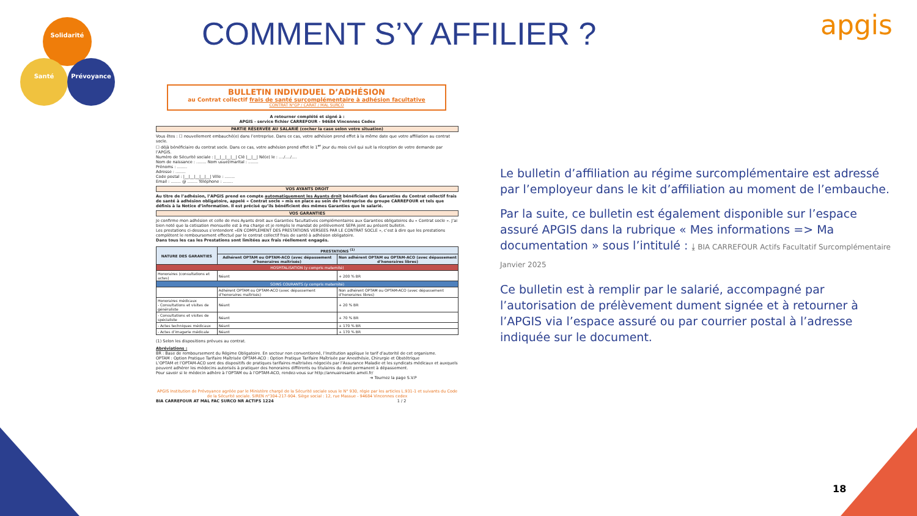Solidarité
Santé Prévoyance
COMMENT S’Y AFFILIER ? apgis
BULLETIN INDIVIDUEL D’ADHÉSION
au Contrat collectif frais de santé surcomplémentaire à adhésion facultative
CONTRAT N°GP / CARAT / MAL SURCO
A retourner complété et signé à :
APGIS - service fichier CARREFOUR - 94684 Vincennes Cedex
PARTIE RÉSERVÉE AU SALARIÉ (cocher la case selon votre situation)
Vous êtes : ☐ nouvellement embauché(e) dans l’entreprise. Dans ce cas, votre adhésion prend effet à la même date que votre affiliation au contrat socle.
☐ déjà bénéficiaire du contrat socle. Dans ce cas, votre adhésion prend effet le 1<sup>er</sup> jour du mois civil qui suit la réception de votre demande par l’APGIS.
Numéro de Sécurité sociale : |__|__|__|__| Clé |__|__| Né(e) le : ..../..../....
Nom de naissance : ........ Nom usuel/marital : ........
Prénoms : ........
Adresse : ........
Code postal : |__|__|__|__|__| Ville : ........
Email : ........ @ ........ Téléphone : ........
VOS AYANTS DROIT
Au titre de l’adhésion, l’APGIS prend en compte automatiquement les Ayants droit bénéficiant des Garanties du Contrat collectif frais de santé à adhésion obligatoire, appelé « Contrat socle » mis en place au sein de l’entreprise du groupe CARREFOUR et tels que définis à la Notice d’information. Il est précisé qu’ils bénéficient des mêmes Garanties que le salarié.
VOS GARANTIES
Je confirme mon adhésion et celle de mes Ayants droit aux Garanties facultatives complémentaires aux Garanties obligatoires du « Contrat socle ». J’ai bien noté que la cotisation mensuelle est à ma charge et je remplis le mandat de prélèvement SEPA joint au présent bulletin.
Les prestations ci-dessous s’entendent «EN COMPLEMENT DES PRESTATIONS VERSEES PAR LE CONTRAT SOCLE », c’est à dire que les prestations complètent le remboursement effectué par le contrat collectif frais de santé à adhésion obligatoire.
Dans tous les cas les Prestations sont limitées aux frais réellement engagés.
| NATURE DES GARANTIES | PRESTATIONS <sup>(1)</sup> | |
| --- | --- | --- |
| | Adhérent OPTAM ou OPTAM-ACO (avec dépassement d’honoraires maîtrisés) | Non adhérent OPTAM ou OPTAM-ACO (avec dépassement d’honoraires libres) |
| HOSPITALISATION (y compris maternité) | | |
| Honoraires (consultations et actes) | Néant | + 200 % BR |
| SOINS COURANTS (y compris maternité) | | |
| | Adhérent OPTAM ou OPTAM-ACO (avec dépassement d’honoraires maîtrisés) | Non adhérent OPTAM ou OPTAM-ACO (avec dépassement d’honoraires libres) |
| Honoraires médicaux - Consultations et visites de généraliste | Néant | + 20 % BR |
| - Consultations et visites de spécialiste | Néant | + 70 % BR |
| - Actes techniques médicaux | Néant | + 170 % BR |
| - Actes d’imagerie médicale | Néant | + 170 % BR |
(1) Selon les dispositions prévues au contrat.
Abréviations :
BR : Base de remboursement du Régime Obligatoire. En secteur non conventionné, l’Institution applique le tarif d’autorité de cet organisme.
OPTAM : Option Pratique Tarifaire Maîtrisée OPTAM-ACO : Option Pratique Tarifaire Maîtrisée par Anesthésie, Chirurgie et Obstétrique
L’OPTAM et l’OPTAM-ACO sont des dispositifs de pratiques tarifaires maîtrisées négociés par l’Assurance Maladie et les syndicats médicaux et auxquels peuvent adhérer les médecins autorisés à pratiquer des honoraires différents ou titulaires du droit permanent à dépassement.
Pour savoir si le médecin adhère à l’OPTAM ou à l’OPTAM-ACO, rendez-vous sur http://annuairesante.ameli.fr/
➔ Tournez la page S.V.P
APGIS Institution de Prévoyance agréée par le Ministère chargé de la Sécurité sociale sous le N° 930, régie par les articles L.931-1 et suivants du Code de la Sécurité sociale. SIREN n°304-217-904. Siège social : 12, rue Massue - 94684 Vincennes cedex
BIA CARREFOUR AT MAL FAC SURCO NR ACTIFS 1224 1 / 2
Le bulletin d’affiliation au régime surcomplémentaire est adressé par l’employeur dans le kit d’affiliation au moment de l’embauche.
Par la suite, ce bulletin est également disponible sur l’espace assuré APGIS dans la rubrique « Mes informations => Ma documentation » sous l’intitulé : ⤓ BIA CARREFOUR Actifs Facultatif Surcomplémentaire Janvier 2025
Ce bulletin est à remplir par le salarié, accompagné par l’autorisation de prélèvement dument signée et à retourner à l’APGIS via l’espace assuré ou par courrier postal à l’adresse indiquée sur le document.
18